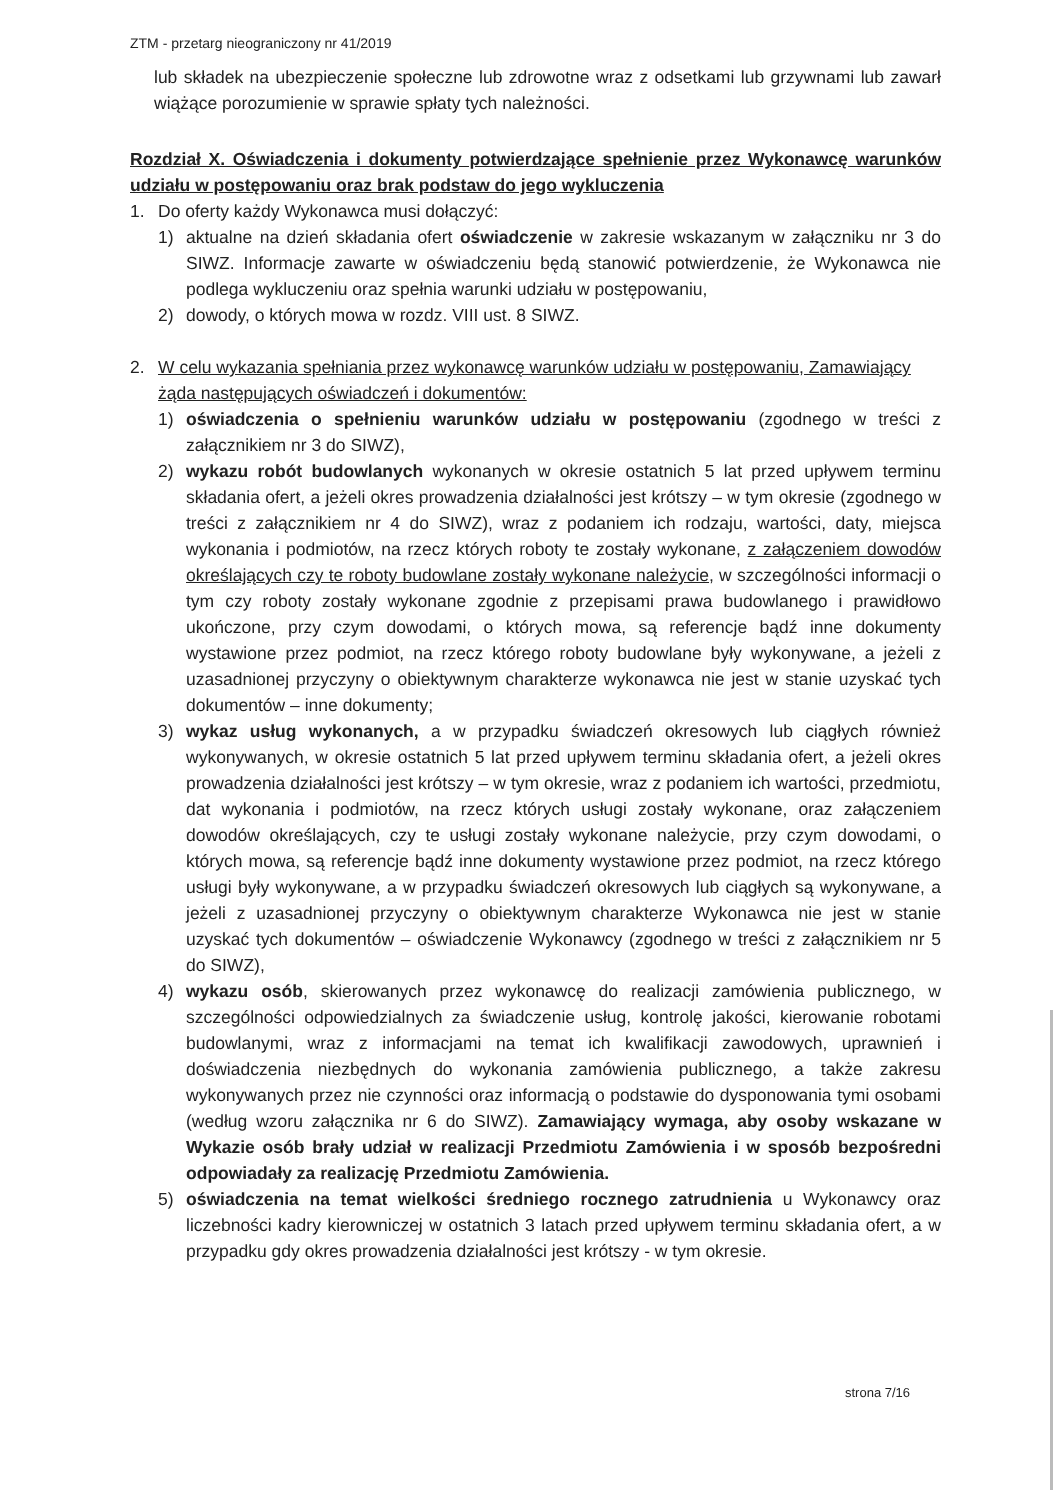ZTM - przetarg nieograniczony nr 41/2019
lub składek na ubezpieczenie społeczne lub zdrowotne wraz z odsetkami lub grzywnami lub zawarł wiążące porozumienie w sprawie spłaty tych należności.
Rozdział X. Oświadczenia i dokumenty potwierdzające spełnienie przez Wykonawcę warunków udziału w postępowaniu oraz brak podstaw do jego wykluczenia
1. Do oferty każdy Wykonawca musi dołączyć:
1) aktualne na dzień składania ofert oświadczenie w zakresie wskazanym w załączniku nr 3 do SIWZ. Informacje zawarte w oświadczeniu będą stanowić potwierdzenie, że Wykonawca nie podlega wykluczeniu oraz spełnia warunki udziału w postępowaniu,
2) dowody, o których mowa w rozdz. VIII ust. 8 SIWZ.
2. W celu wykazania spełniania przez wykonawcę warunków udziału w postępowaniu, Zamawiający żąda następujących oświadczeń i dokumentów:
1) oświadczenia o spełnieniu warunków udziału w postępowaniu (zgodnego w treści z załącznikiem nr 3 do SIWZ),
2) wykazu robót budowlanych wykonanych w okresie ostatnich 5 lat przed upływem terminu składania ofert, a jeżeli okres prowadzenia działalności jest krótszy – w tym okresie (zgodnego w treści z załącznikiem nr 4 do SIWZ), wraz z podaniem ich rodzaju, wartości, daty, miejsca wykonania i podmiotów, na rzecz których roboty te zostały wykonane, z załączeniem dowodów określających czy te roboty budowlane zostały wykonane należycie, w szczególności informacji o tym czy roboty zostały wykonane zgodnie z przepisami prawa budowlanego i prawidłowo ukończone, przy czym dowodami, o których mowa, są referencje bądź inne dokumenty wystawione przez podmiot, na rzecz którego roboty budowlane były wykonywane, a jeżeli z uzasadnionej przyczyny o obiektywnym charakterze wykonawca nie jest w stanie uzyskać tych dokumentów – inne dokumenty;
3) wykaz usług wykonanych, a w przypadku świadczeń okresowych lub ciągłych również wykonywanych, w okresie ostatnich 5 lat przed upływem terminu składania ofert, a jeżeli okres prowadzenia działalności jest krótszy – w tym okresie, wraz z podaniem ich wartości, przedmiotu, dat wykonania i podmiotów, na rzecz których usługi zostały wykonane, oraz załączeniem dowodów określających, czy te usługi zostały wykonane należycie, przy czym dowodami, o których mowa, są referencje bądź inne dokumenty wystawione przez podmiot, na rzecz którego usługi były wykonywane, a w przypadku świadczeń okresowych lub ciągłych są wykonywane, a jeżeli z uzasadnionej przyczyny o obiektywnym charakterze Wykonawca nie jest w stanie uzyskać tych dokumentów – oświadczenie Wykonawcy (zgodnego w treści z załącznikiem nr 5 do SIWZ),
4) wykazu osób, skierowanych przez wykonawcę do realizacji zamówienia publicznego, w szczególności odpowiedzialnych za świadczenie usług, kontrolę jakości, kierowanie robotami budowlanymi, wraz z informacjami na temat ich kwalifikacji zawodowych, uprawnień i doświadczenia niezbędnych do wykonania zamówienia publicznego, a także zakresu wykonywanych przez nie czynności oraz informacją o podstawie do dysponowania tymi osobami (według wzoru załącznika nr 6 do SIWZ). Zamawiający wymaga, aby osoby wskazane w Wykazie osób brały udział w realizacji Przedmiotu Zamówienia i w sposób bezpośredni odpowiadały za realizację Przedmiotu Zamówienia.
5) oświadczenia na temat wielkości średniego rocznego zatrudnienia u Wykonawcy oraz liczebności kadry kierowniczej w ostatnich 3 latach przed upływem terminu składania ofert, a w przypadku gdy okres prowadzenia działalności jest krótszy - w tym okresie.
strona 7/16